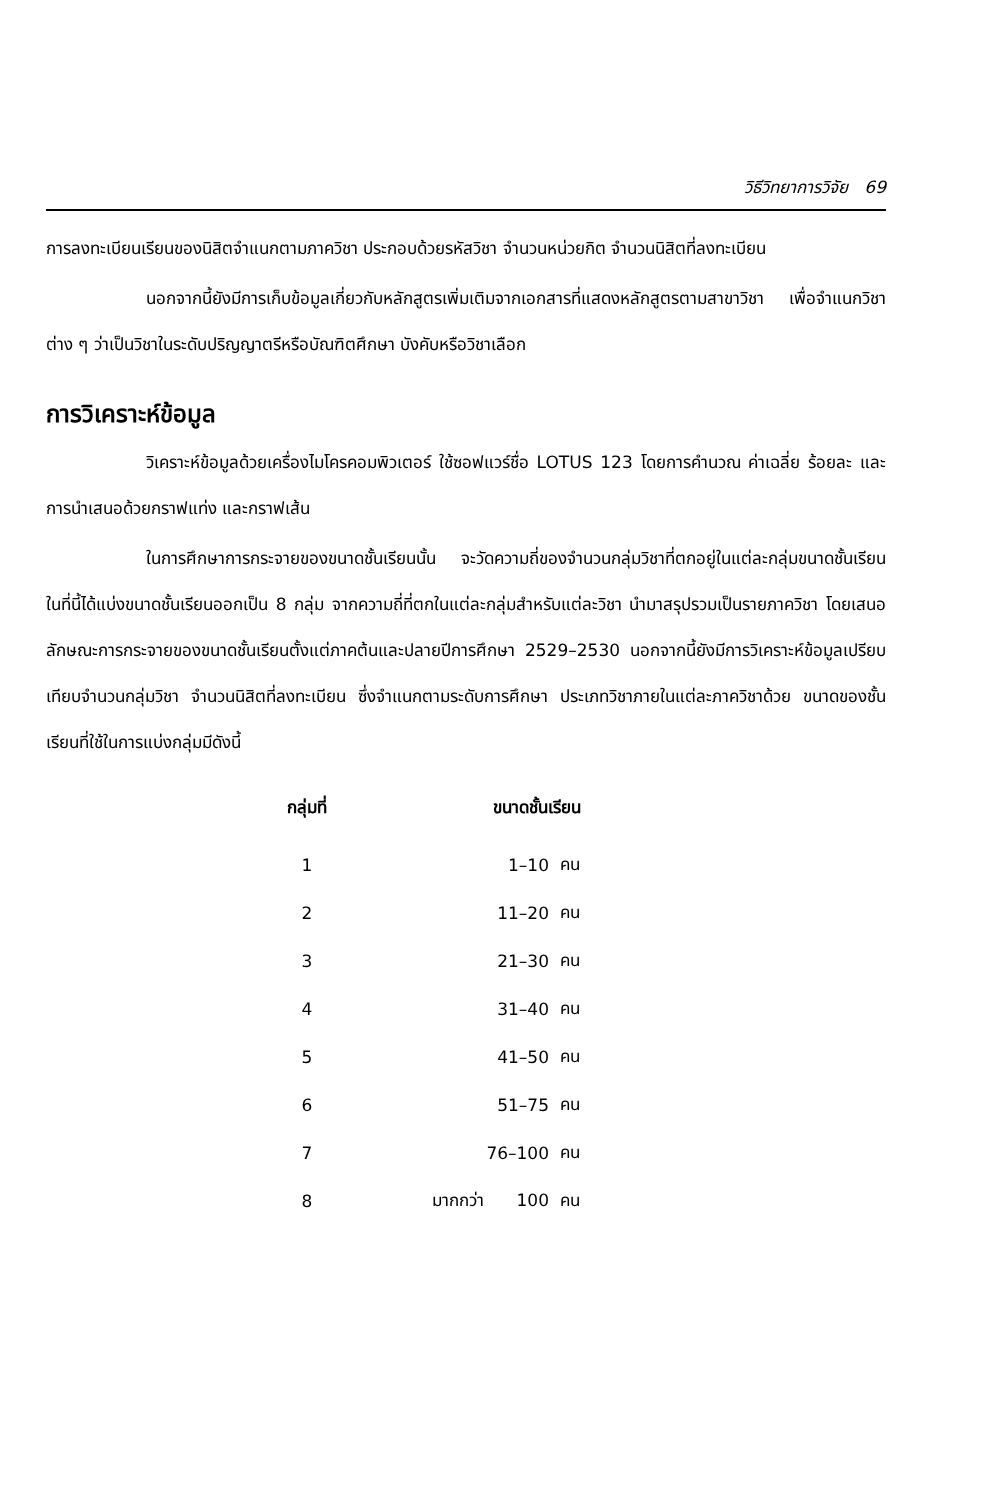วิธีวิทยาการวิจัย 69
การลงทะเบียนเรียนของนิสิตจำแนกตามภาควิชา ประกอบด้วยรหัสวิชา จำนวนหน่วยกิต จำนวนนิสิตที่ลงทะเบียน
นอกจากนี้ยังมีการเก็บข้อมูลเกี่ยวกับหลักสูตรเพิ่มเติมจากเอกสารที่แสดงหลักสูตรตามสาขาวิชา เพื่อจำแนกวิชาต่าง ๆ ว่าเป็นวิชาในระดับปริญญาตรีหรือบัณฑิตศึกษา บังคับหรือวิชาเลือก
การวิเคราะห์ข้อมูล
วิเคราะห์ข้อมูลด้วยเครื่องไมโครคอมพิวเตอร์ ใช้ซอฟแวร์ชื่อ LOTUS 123 โดยการคำนวณ ค่าเฉลี่ย ร้อยละ และการนำเสนอด้วยกราฟแท่ง และกราฟเส้น
ในการศึกษาการกระจายของขนาดชั้นเรียนนั้น จะวัดความถี่ของจำนวนกลุ่มวิชาที่ตกอยู่ในแต่ละกลุ่มขนาดชั้นเรียน ในที่นี้ได้แบ่งขนาดชั้นเรียนออกเป็น 8 กลุ่ม จากความถี่ที่ตกในแต่ละกลุ่มสำหรับแต่ละวิชา นำมาสรุปรวมเป็นรายภาควิชา โดยเสนอลักษณะการกระจายของขนาดชั้นเรียนตั้งแต่ภาคต้นและปลายปีการศึกษา 2529–2530 นอกจากนี้ยังมีการวิเคราะห์ข้อมูลเปรียบเทียบจำนวนกลุ่มวิชา จำนวนนิสิตที่ลงทะเบียน ซึ่งจำแนกตามระดับการศึกษา ประเภทวิชาภายในแต่ละภาควิชาด้วย ขนาดของชั้นเรียนที่ใช้ในการแบ่งกลุ่มมีดังนี้
| กลุ่มที่ | ขนาดชั้นเรียน | |
| --- | --- | --- |
| 1 | 1–10 | คน |
| 2 | 11–20 | คน |
| 3 | 21–30 | คน |
| 4 | 31–40 | คน |
| 5 | 41–50 | คน |
| 6 | 51–75 | คน |
| 7 | 76–100 | คน |
| 8 | มากกว่า 100 | คน |